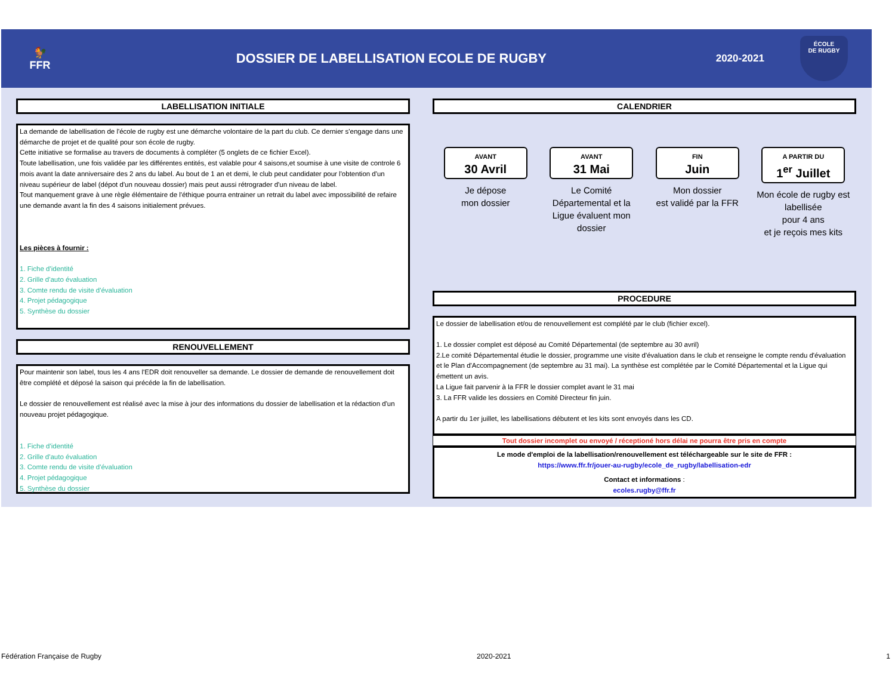🐓
FFR
DOSSIER DE LABELLISATION ECOLE DE RUGBY
2020-2021
ÉCOLE
DE RUGBY
LABELLISATION INITIALE
La demande de labellisation de l'école de rugby est une démarche volontaire de la part du club. Ce dernier s'engage dans une démarche de projet et de qualité pour son école de rugby.
Cette initiative se formalise au travers de documents à compléter (5 onglets de ce fichier Excel).
Toute labellisation, une fois validée par les différentes entités, est valable pour 4 saisons,et soumise à une visite de controle 6 mois avant la date anniversaire des 2 ans du label. Au bout de 1 an et demi, le club peut candidater pour l'obtention d'un niveau supérieur de label (dépot d'un nouveau dossier) mais peut aussi rétrograder d'un niveau de label.
Tout manquement grave à une règle élémentaire de l'éthique pourra entrainer un retrait du label avec impossibilité de refaire une demande avant la fin des 4 saisons initialement prévues.
Les pièces à fournir :
1. Fiche d'identité
2. Grille d'auto évaluation
3. Comte rendu de visite d'évaluation
4. Projet pédagogique
5. Synthèse du dossier
RENOUVELLEMENT
Pour maintenir son label, tous les 4 ans l'EDR doit renouveller sa demande. Le dossier de demande de renouvellement doit être complété et déposé la saison qui précéde la fin de labellisation.
Le dossier de renouvellement est réalisé avec la mise à jour des informations du dossier de labellisation et la rédaction d'un nouveau projet pédagogique.
1. Fiche d'identité
2. Grille d'auto évaluation
3. Comte rendu de visite d'évaluation
4. Projet pédagogique
5. Synthèse du dossier
CALENDRIER
AVANT
30 Avril
Je dépose
mon dossier
AVANT
31 Mai
Le Comité Départemental et la Ligue évaluent mon dossier
FIN
Juin
Mon dossier
est validé par la FFR
A PARTIR DU
1<sup>er</sup> Juillet
Mon école de rugby est labellisée
pour 4 ans
et je reçois mes kits
PROCEDURE
Le dossier de labellisation et/ou de renouvellement est complété par le club (fichier excel).
1. Le dossier complet est déposé au Comité Départemental (de septembre au 30 avril)
2.Le comité Départemental étudie le dossier, programme une visite d'évaluation dans le club et renseigne le compte rendu d'évaluation et le Plan d'Accompagnement (de septembre au 31 mai). La synthèse est complétée par le Comité Départemental et la Ligue qui émettent un avis.
La Ligue fait parvenir à la FFR le dossier complet avant le 31 mai
3. La FFR valide les dossiers en Comité Directeur fin juin.
A partir du 1er juillet, les labellisations débutent et les kits sont envoyés dans les CD.
Tout dossier incomplet ou envoyé / réceptioné hors délai ne pourra être pris en compte
Le mode d'emploi de la labellisation/renouvellement est téléchargeable sur le site de FFR :
https://www.ffr.fr/jouer-au-rugby/ecole_de_rugby/labellisation-edr
Contact et informations :
ecoles.rugby@ffr.fr
Fédération Française de Rugby 2020-2021 1